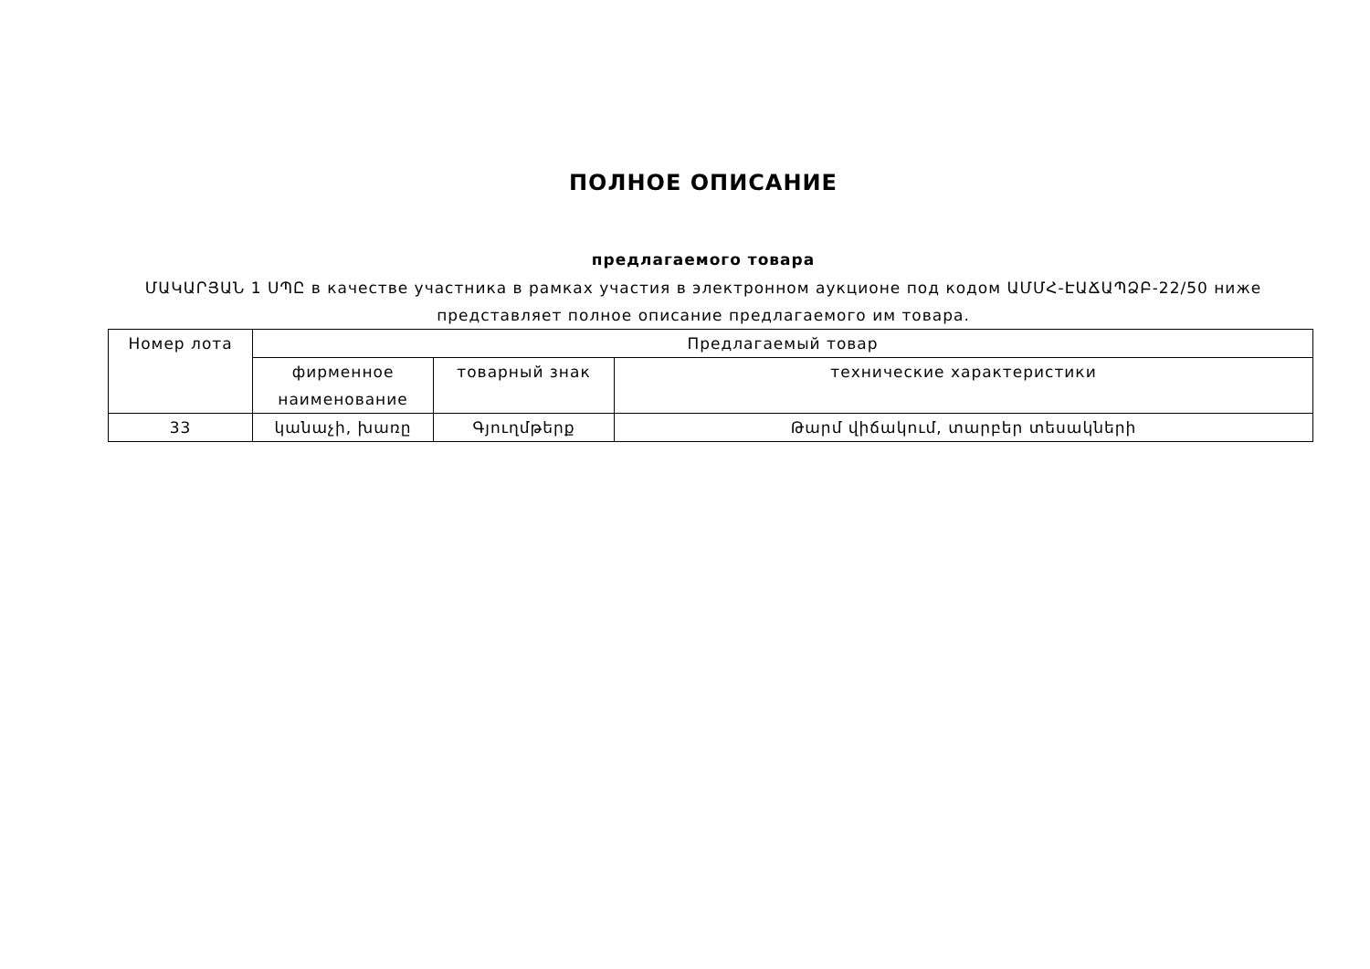ПОЛНОЕ ОПИСАНИЕ
предлагаемого товара
ՄԱԿԱՐՅԱՆ 1 ՍՊԸ в качестве участника в рамках участия в электронном аукционе под кодом ԱՄՄՀ-ԷԱՃԱՊՁԲ-22/50 ниже
представляет полное описание предлагаемого им товара.
| Номер лота | Предлагаемый товар | | |
| --- | --- | --- | --- |
| | фирменное наименование | товарный знак | технические характеристики |
| 33 | կանաչի, խառը | Գյուղմթերք | Թարմ վիճակում, տարբեր տեսակների |